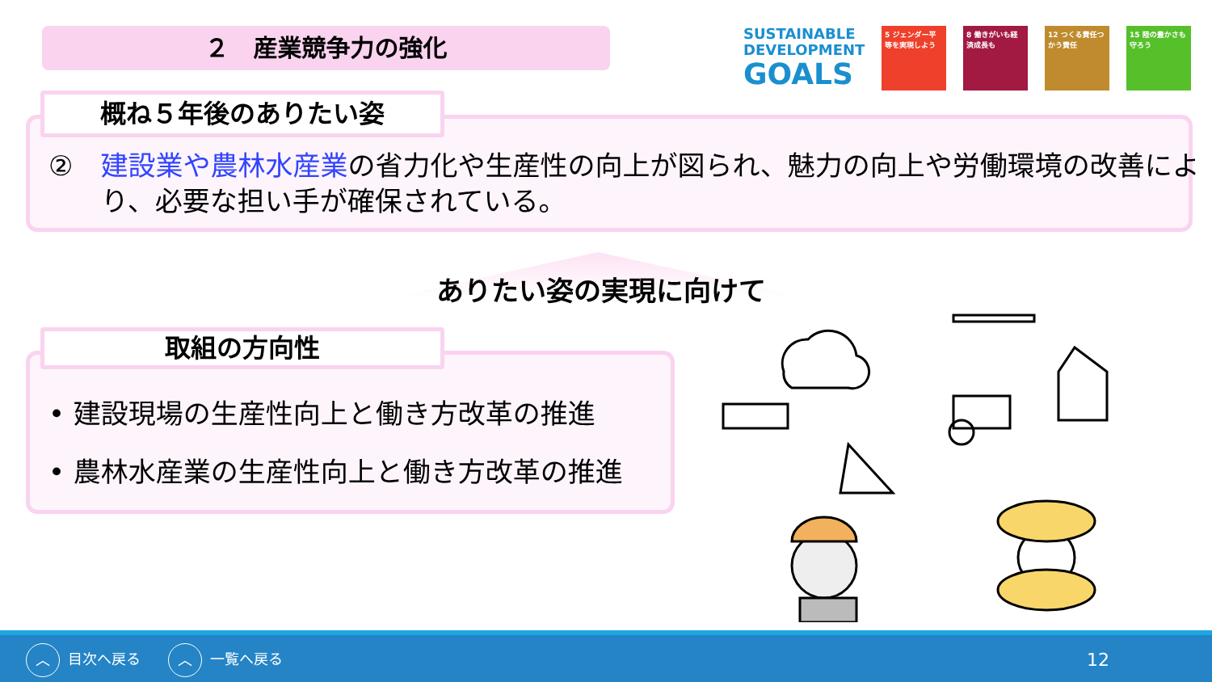２　産業競争力の強化
SUSTAINABLE DEVELOPMENT GOALS
5 ジェンダー平等を実現しよう
8 働きがいも経済成長も
12 つくる責任つかう責任
15 陸の豊かさも守ろう
概ね５年後のありたい姿
②　建設業や農林水産業の省力化や生産性の向上が図られ、魅力の向上や労働環境の改善により、必要な担い手が確保されている。
ありたい姿の実現に向けて
取組の方向性
• 建設現場の生産性向上と働き方改革の推進
• 農林水産業の生産性向上と働き方改革の推進
︿ 目次へ戻る ︿ 一覧へ戻る 12